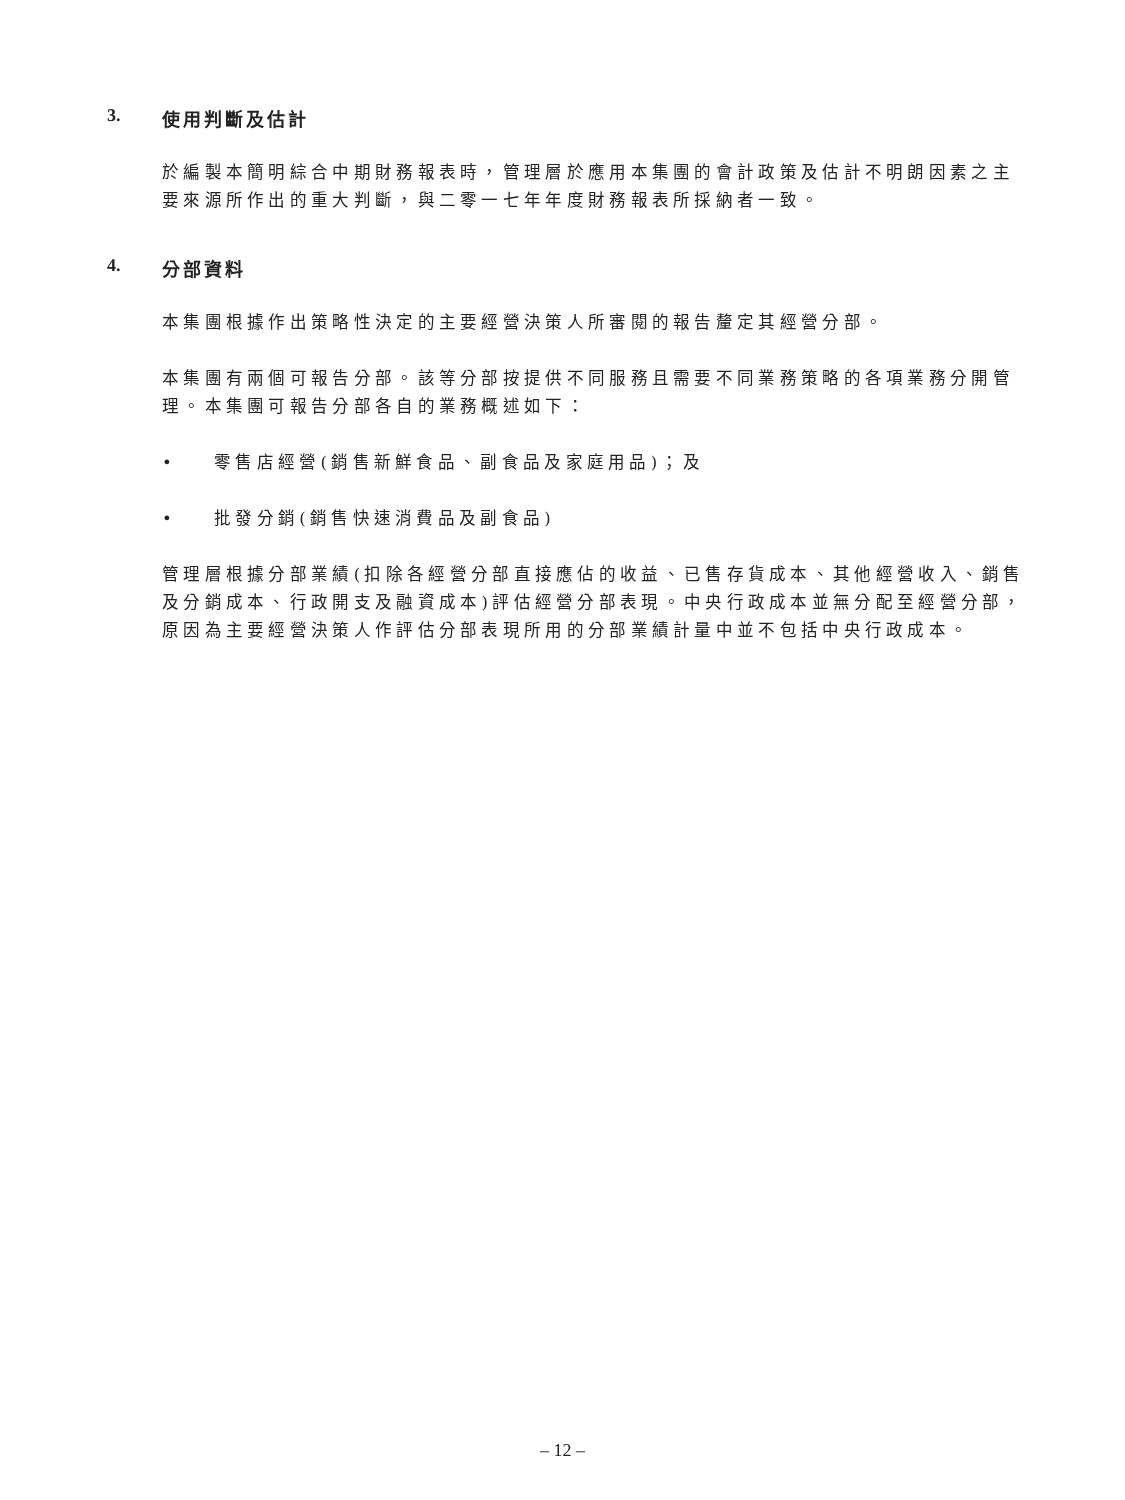3. 使用判斷及估計
於編製本簡明綜合中期財務報表時，管理層於應用本集團的會計政策及估計不明朗因素之主要來源所作出的重大判斷，與二零一七年年度財務報表所採納者一致。
4. 分部資料
本集團根據作出策略性決定的主要經營決策人所審閱的報告釐定其經營分部。
本集團有兩個可報告分部。該等分部按提供不同服務且需要不同業務策略的各項業務分開管理。本集團可報告分部各自的業務概述如下：
• 零售店經營(銷售新鮮食品、副食品及家庭用品)；及
• 批發分銷(銷售快速消費品及副食品)
管理層根據分部業績(扣除各經營分部直接應佔的收益、已售存貨成本、其他經營收入、銷售及分銷成本、行政開支及融資成本)評估經營分部表現。中央行政成本並無分配至經營分部，原因為主要經營決策人作評估分部表現所用的分部業績計量中並不包括中央行政成本。
– 12 –